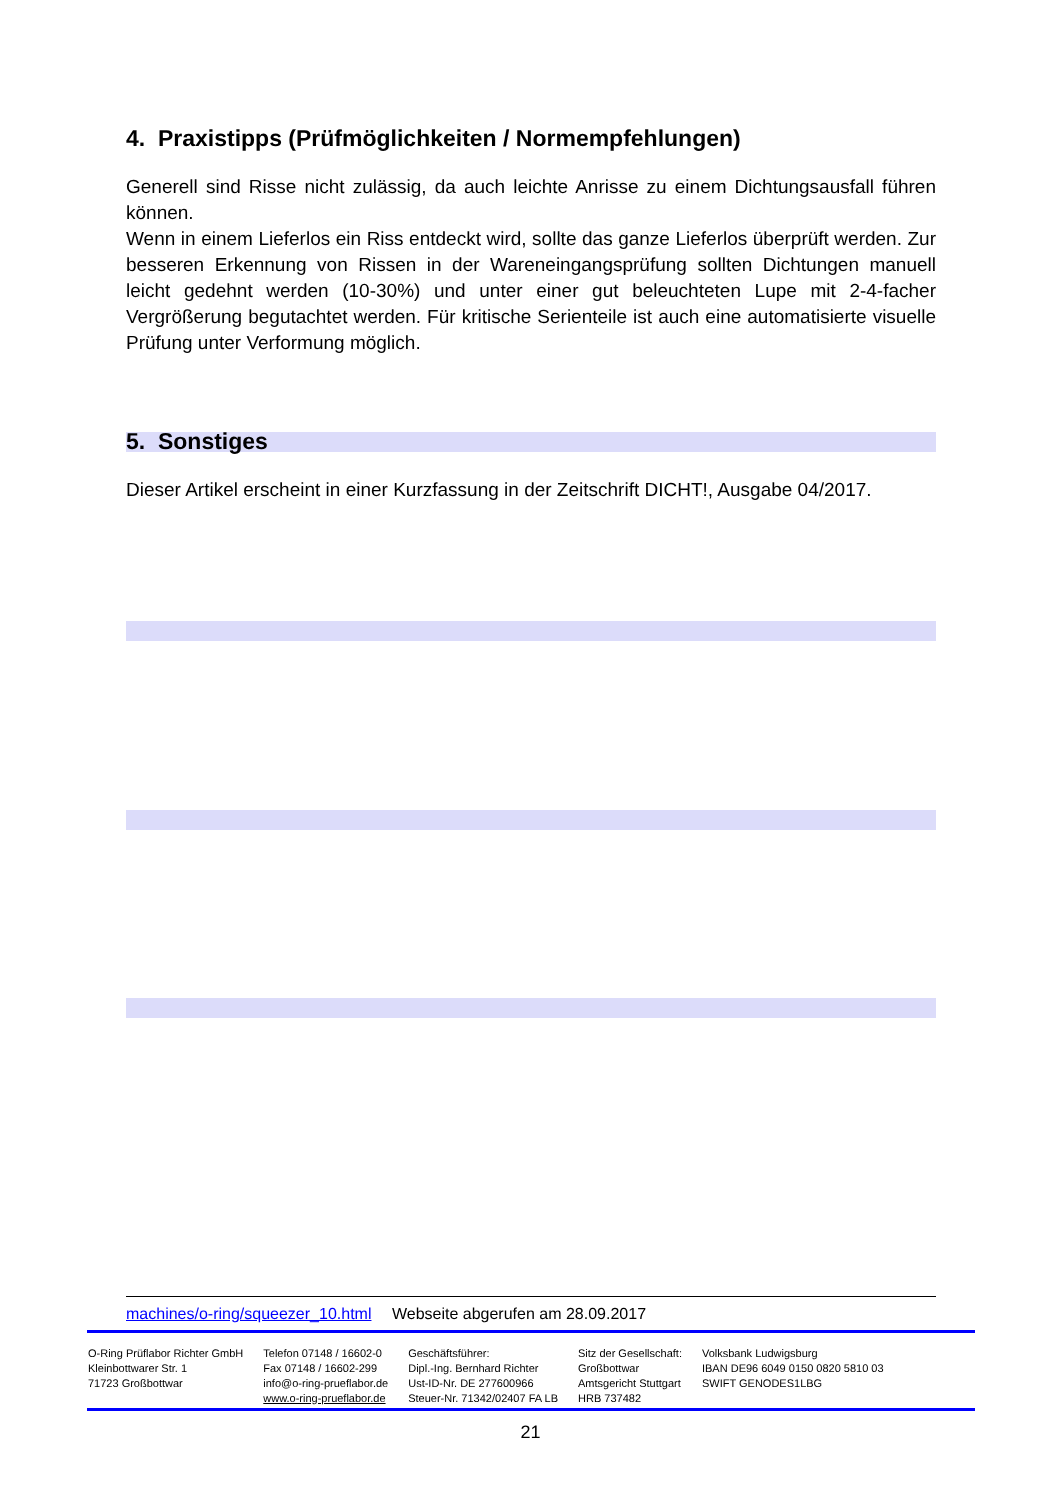4. Praxistipps (Prüfmöglichkeiten / Normempfehlungen)
Generell sind Risse nicht zulässig, da auch leichte Anrisse zu einem Dichtungsausfall führen können.
Wenn in einem Lieferlos ein Riss entdeckt wird, sollte das ganze Lieferlos überprüft werden. Zur besseren Erkennung von Rissen in der Wareneingangsprüfung sollten Dichtungen manuell leicht gedehnt werden (10-30%) und unter einer gut beleuchteten Lupe mit 2-4-facher Vergrößerung begutachtet werden. Für kritische Serienteile ist auch eine automatisierte visuelle Prüfung unter Verformung möglich.
5. Sonstiges
Dieser Artikel erscheint in einer Kurzfassung in der Zeitschrift DICHT!, Ausgabe 04/2017.
machines/o-ring/squeezer_10.html Webseite abgerufen am 28.09.2017
O-Ring Prüflabor Richter GmbH
Kleinbottwarer Str. 1
71723 Großbottwar
Telefon 07148 / 16602-0
Fax 07148 / 16602-299
info@o-ring-prueflabor.de
www.o-ring-prueflabor.de
Geschäftsführer:
Dipl.-Ing. Bernhard Richter
Ust-ID-Nr. DE 277600966
Steuer-Nr. 71342/02407 FA LB
Sitz der Gesellschaft:
Großbottwar
Amtsgericht Stuttgart
HRB 737482
Volksbank Ludwigsburg
IBAN DE96 6049 0150 0820 5810 03
SWIFT GENODES1LBG
21